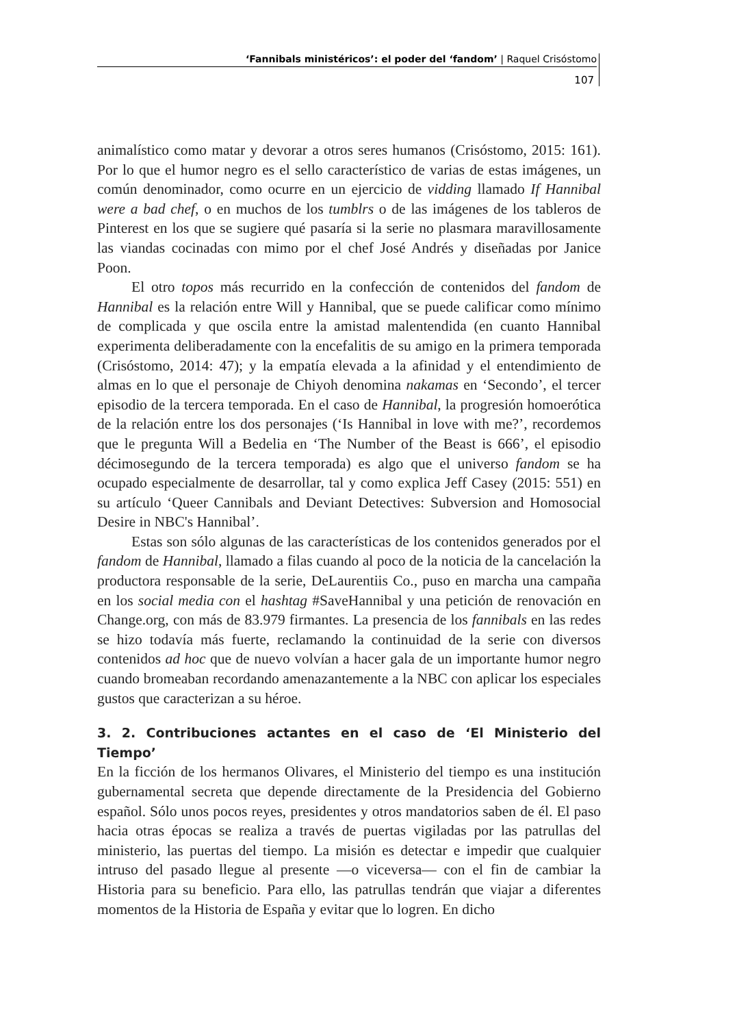‘Fannibals ministéricos’: el poder del ‘fandom’ | Raquel Crisóstomo
107
animalístico como matar y devorar a otros seres humanos (Crisóstomo, 2015: 161). Por lo que el humor negro es el sello característico de varias de estas imágenes, un común denominador, como ocurre en un ejercicio de vidding llamado If Hannibal were a bad chef, o en muchos de los tumblrs o de las imágenes de los tableros de Pinterest en los que se sugiere qué pasaría si la serie no plasmara maravillosamente las viandas cocinadas con mimo por el chef José Andrés y diseñadas por Janice Poon.
El otro topos más recurrido en la confección de contenidos del fandom de Hannibal es la relación entre Will y Hannibal, que se puede calificar como mínimo de complicada y que oscila entre la amistad malentendida (en cuanto Hannibal experimenta deliberadamente con la encefalitis de su amigo en la primera temporada (Crisóstomo, 2014: 47); y la empatía elevada a la afinidad y el entendimiento de almas en lo que el personaje de Chiyoh denomina nakamas en ‘Secondo’, el tercer episodio de la tercera temporada. En el caso de Hannibal, la progresión homoerótica de la relación entre los dos personajes (‘Is Hannibal in love with me?’, recordemos que le pregunta Will a Bedelia en ‘The Number of the Beast is 666’, el episodio décimosegundo de la tercera temporada) es algo que el universo fandom se ha ocupado especialmente de desarrollar, tal y como explica Jeff Casey (2015: 551) en su artículo ‘Queer Cannibals and Deviant Detectives: Subversion and Homosocial Desire in NBC's Hannibal’.
Estas son sólo algunas de las características de los contenidos generados por el fandom de Hannibal, llamado a filas cuando al poco de la noticia de la cancelación la productora responsable de la serie, DeLaurentiis Co., puso en marcha una campaña en los social media con el hashtag #SaveHannibal y una petición de renovación en Change.org, con más de 83.979 firmantes. La presencia de los fannibals en las redes se hizo todavía más fuerte, reclamando la continuidad de la serie con diversos contenidos ad hoc que de nuevo volvían a hacer gala de un importante humor negro cuando bromeaban recordando amenazantemente a la NBC con aplicar los especiales gustos que caracterizan a su héroe.
3. 2. Contribuciones actantes en el caso de ‘El Ministerio del Tiempo’
En la ficción de los hermanos Olivares, el Ministerio del tiempo es una institución gubernamental secreta que depende directamente de la Presidencia del Gobierno español. Sólo unos pocos reyes, presidentes y otros mandatorios saben de él. El paso hacia otras épocas se realiza a través de puertas vigiladas por las patrullas del ministerio, las puertas del tiempo. La misión es detectar e impedir que cualquier intruso del pasado llegue al presente —o viceversa— con el fin de cambiar la Historia para su beneficio. Para ello, las patrullas tendrán que viajar a diferentes momentos de la Historia de España y evitar que lo logren. En dicho